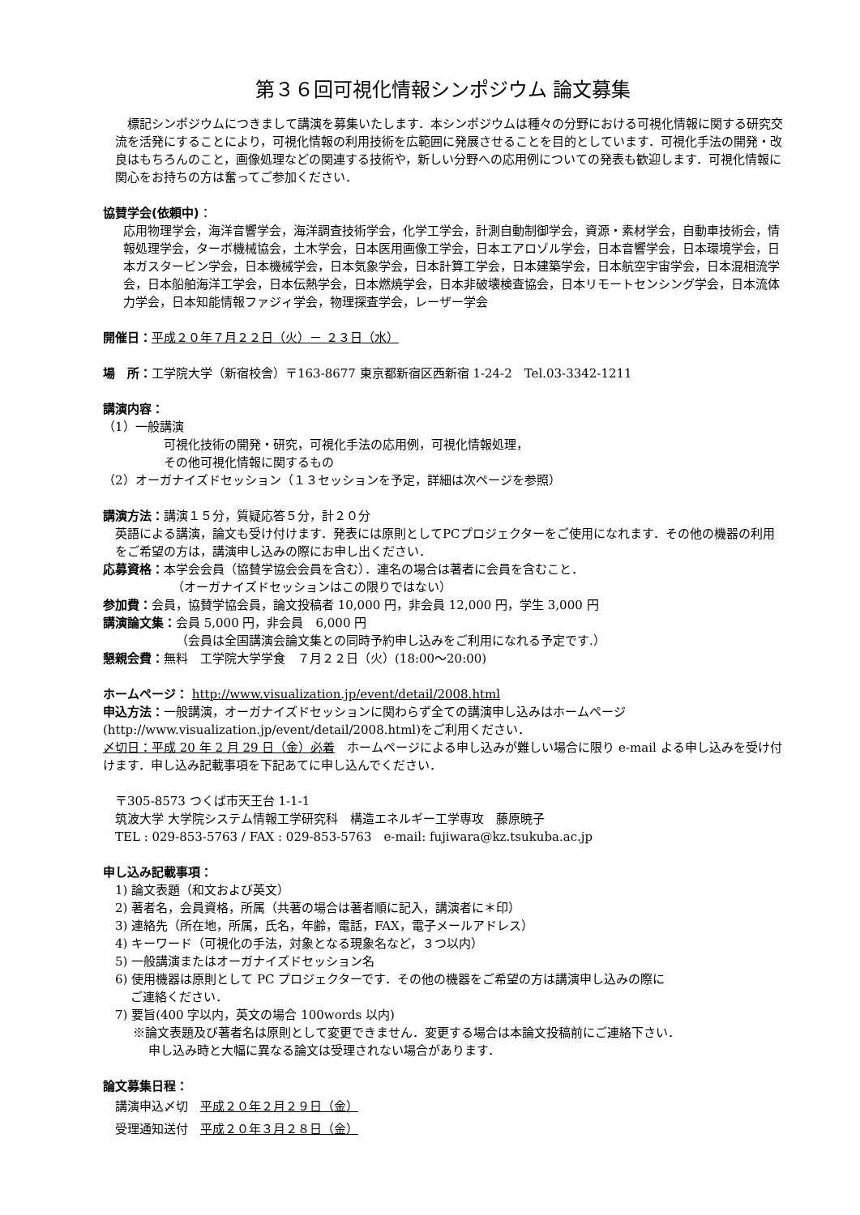第３６回可視化情報シンポジウム 論文募集
標記シンポジウムにつきまして講演を募集いたします．本シンポジウムは種々の分野における可視化情報に関する研究交流を活発にすることにより，可視化情報の利用技術を広範囲に発展させることを目的としています．可視化手法の開発・改良はもちろんのこと，画像処理などの関連する技術や，新しい分野への応用例についての発表も歓迎します．可視化情報に関心をお持ちの方は奮ってご参加ください．
協賛学会(依頼中)：
応用物理学会，海洋音響学会，海洋調査技術学会，化学工学会，計測自動制御学会，資源・素材学会，自動車技術会，情報処理学会，ターボ機械協会，土木学会，日本医用画像工学会，日本エアロゾル学会，日本音響学会，日本環境学会，日本ガスタービン学会，日本機械学会，日本気象学会，日本計算工学会，日本建築学会，日本航空宇宙学会，日本混相流学会，日本船舶海洋工学会，日本伝熱学会，日本燃焼学会，日本非破壊検査協会，日本リモートセンシング学会，日本流体力学会，日本知能情報ファジィ学会，物理探査学会，レーザー学会
開催日：平成２０年７月２２日（火）－ ２３日（水）
場　所：工学院大学（新宿校舎）〒163-8677 東京都新宿区西新宿 1-24-2　Tel.03-3342-1211
講演内容：
（1）一般講演
可視化技術の開発・研究，可視化手法の応用例，可視化情報処理，
その他可視化情報に関するもの
（2）オーガナイズドセッション（１３セッションを予定，詳細は次ページを参照）
講演方法：講演１５分，質疑応答５分，計２０分
英語による講演，論文も受け付けます．発表には原則としてPCプロジェクターをご使用になれます．その他の機器の利用をご希望の方は，講演申し込みの際にお申し出ください．
応募資格：本学会会員（協賛学協会会員を含む）．連名の場合は著者に会員を含むこと．
（オーガナイズドセッションはこの限りではない）
参加費：会員，協賛学協会員，論文投稿者 10,000 円，非会員 12,000 円，学生 3,000 円
講演論文集：会員 5,000 円，非会員　6,000 円
（会員は全国講演会論文集との同時予約申し込みをご利用になれる予定です.）
懇親会費：無料　工学院大学学食　７月２２日（火）(18:00～20:00)
ホームページ： http://www.visualization.jp/event/detail/2008.html
申込方法：一般講演，オーガナイズドセッションに関わらず全ての講演申し込みはホームページ(http://www.visualization.jp/event/detail/2008.html)をご利用ください．
〆切日：平成 20 年 2 月 29 日（金）必着　ホームページによる申し込みが難しい場合に限り e-mail よる申し込みを受け付けます．申し込み記載事項を下記あてに申し込んでください．
〒305-8573 つくば市天王台 1-1-1
筑波大学 大学院システム情報工学研究科　構造エネルギー工学専攻　藤原暁子
TEL : 029-853-5763 / FAX : 029-853-5763　e-mail: fujiwara@kz.tsukuba.ac.jp
申し込み記載事項：
1) 論文表題（和文および英文）
2) 著者名，会員資格，所属（共著の場合は著者順に記入，講演者に＊印）
3) 連絡先（所在地，所属，氏名，年齢，電話，FAX，電子メールアドレス）
4) キーワード（可視化の手法，対象となる現象名など，３つ以内）
5) 一般講演またはオーガナイズドセッション名
6) 使用機器は原則として PC プロジェクターです．その他の機器をご希望の方は講演申し込みの際に
ご連絡ください．
7) 要旨(400 字以内，英文の場合 100words 以内)
※論文表題及び著者名は原則として変更できません．変更する場合は本論文投稿前にご連絡下さい．
申し込み時と大幅に異なる論文は受理されない場合があります．
論文募集日程：
講演申込〆切　平成２０年２月２９日（金）
受理通知送付　平成２０年３月２８日（金）